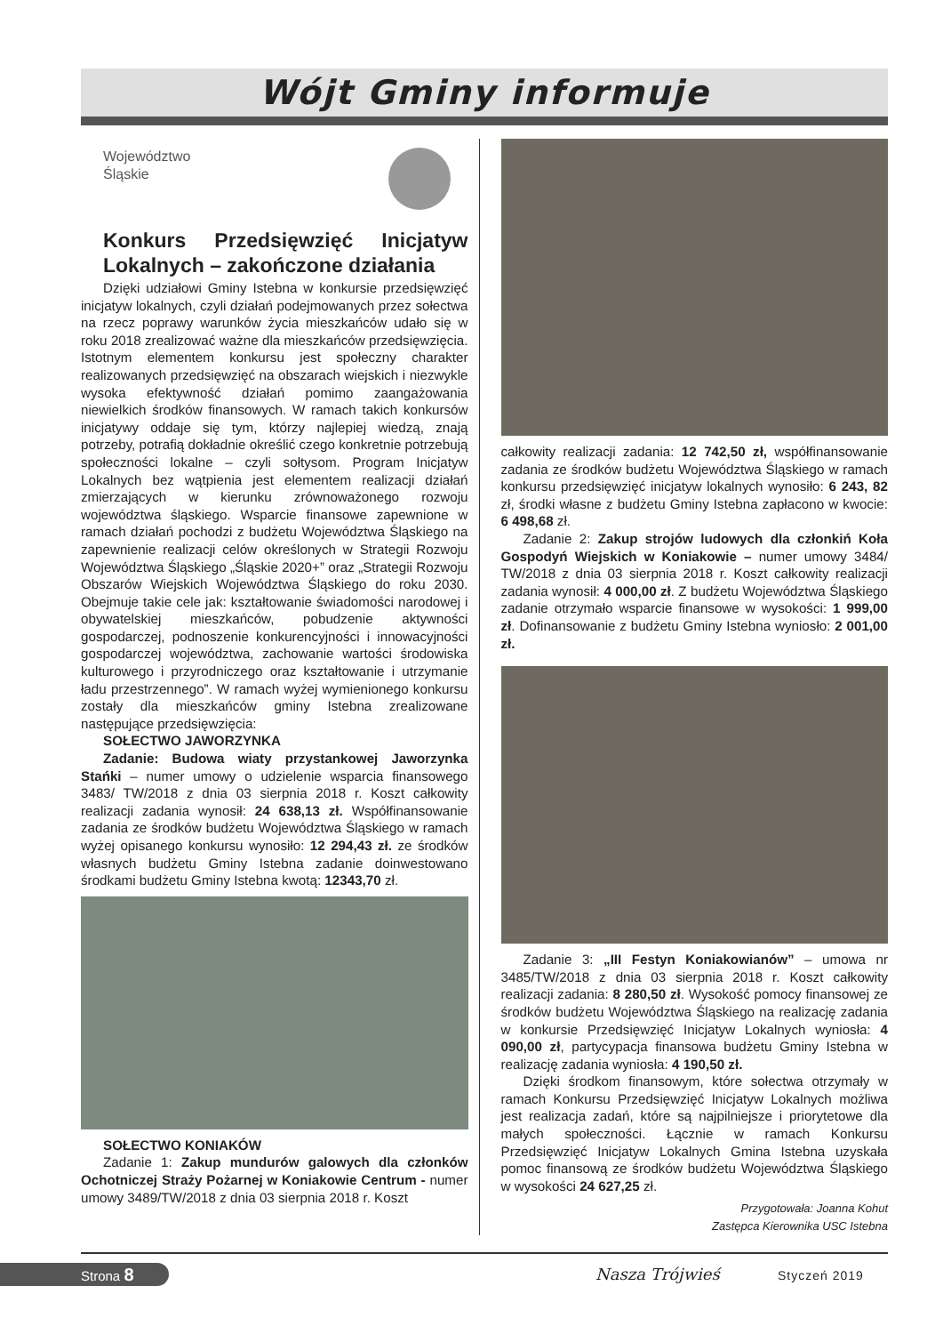Wójt Gminy informuje
Województwo
Śląskie
Konkurs Przedsięwzięć Inicjatyw Lokalnych – zakończone działania
Dzięki udziałowi Gminy Istebna w konkursie przedsięwzięć inicjatyw lokalnych, czyli działań podejmowanych przez sołectwa na rzecz poprawy warunków życia mieszkańców udało się w roku 2018 zrealizować ważne dla mieszkańców przedsięwzięcia. Istotnym elementem konkursu jest społeczny charakter realizowanych przedsięwzięć na obszarach wiejskich i niezwykle wysoka efektywność działań pomimo zaangażowania niewielkich środków finansowych. W ramach takich konkursów inicjatywy oddaje się tym, którzy najlepiej wiedzą, znają potrzeby, potrafią dokładnie określić czego konkretnie potrzebują społeczności lokalne – czyli sołtysom. Program Inicjatyw Lokalnych bez wątpienia jest elementem realizacji działań zmierzających w kierunku zrównoważonego rozwoju województwa śląskiego. Wsparcie finansowe zapewnione w ramach działań pochodzi z budżetu Województwa Śląskiego na zapewnienie realizacji celów określonych w Strategii Rozwoju Województwa Śląskiego „Śląskie 2020+” oraz „Strategii Rozwoju Obszarów Wiejskich Województwa Śląskiego do roku 2030. Obejmuje takie cele jak: kształtowanie świadomości narodowej i obywatelskiej mieszkańców, pobudzenie aktywności gospodarczej, podnoszenie konkurencyjności i innowacyjności gospodarczej województwa, zachowanie wartości środowiska kulturowego i przyrodniczego oraz kształtowanie i utrzymanie ładu przestrzennego”. W ramach wyżej wymienionego konkursu zostały dla mieszkańców gminy Istebna zrealizowane następujące przedsięwzięcia:
SOŁECTWO JAWORZYNKA
Zadanie: Budowa wiaty przystankowej Jaworzynka Stańki – numer umowy o udzielenie wsparcia finansowego 3483/ TW/2018 z dnia 03 sierpnia 2018 r. Koszt całkowity realizacji zadania wynosił: 24 638,13 zł. Współfinansowanie zadania ze środków budżetu Województwa Śląskiego w ramach wyżej opisanego konkursu wynosiło: 12 294,43 zł. ze środków własnych budżetu Gminy Istebna zadanie doinwestowano środkami budżetu Gminy Istebna kwotą: 12343,70 zł.
SOŁECTWO KONIAKÓW
Zadanie 1: Zakup mundurów galowych dla członków Ochotniczej Straży Pożarnej w Koniakowie Centrum - numer umowy 3489/TW/2018 z dnia 03 sierpnia 2018 r. Koszt
całkowity realizacji zadania: 12 742,50 zł, współfinansowanie zadania ze środków budżetu Województwa Śląskiego w ramach konkursu przedsięwzięć inicjatyw lokalnych wynosiło: 6 243, 82 zł, środki własne z budżetu Gminy Istebna zapłacono w kwocie: 6 498,68 zł.
Zadanie 2: Zakup strojów ludowych dla członkiń Koła Gospodyń Wiejskich w Koniakowie – numer umowy 3484/ TW/2018 z dnia 03 sierpnia 2018 r. Koszt całkowity realizacji zadania wynosił: 4 000,00 zł. Z budżetu Województwa Śląskiego zadanie otrzymało wsparcie finansowe w wysokości: 1 999,00 zł. Dofinansowanie z budżetu Gminy Istebna wyniosło: 2 001,00 zł.
Zadanie 3: „III Festyn Koniakowianów” – umowa nr 3485/TW/2018 z dnia 03 sierpnia 2018 r. Koszt całkowity realizacji zadania: 8 280,50 zł. Wysokość pomocy finansowej ze środków budżetu Województwa Śląskiego na realizację zadania w konkursie Przedsięwzięć Inicjatyw Lokalnych wyniosła: 4 090,00 zł, partycypacja finansowa budżetu Gminy Istebna w realizację zadania wyniosła: 4 190,50 zł.
Dzięki środkom finansowym, które sołectwa otrzymały w ramach Konkursu Przedsięwzięć Inicjatyw Lokalnych możliwa jest realizacja zadań, które są najpilniejsze i priorytetowe dla małych społeczności. Łącznie w ramach Konkursu Przedsięwzięć Inicjatyw Lokalnych Gmina Istebna uzyskała pomoc finansową ze środków budżetu Województwa Śląskiego w wysokości 24 627,25 zł.
Przygotowała: Joanna Kohut
Zastępca Kierownika USC Istebna
Strona 8 Nasza Trójwieś Styczeń 2019